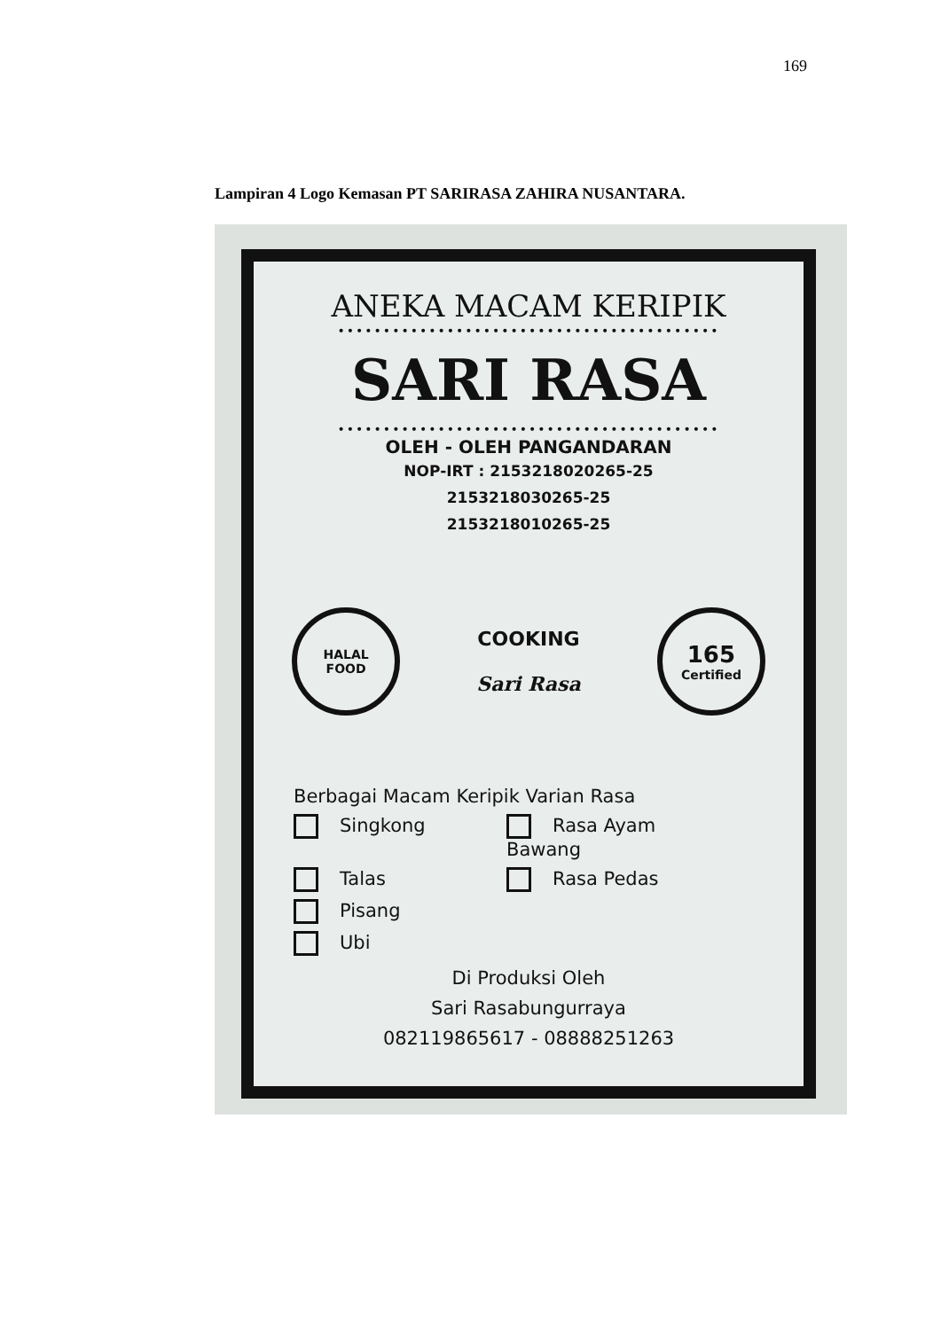169
Lampiran 4 Logo Kemasan PT SARIRASA ZAHIRA NUSANTARA.
ANEKA MACAM KERIPIK
••••••••••••••••••••••••••••••••••••••••••
SARI RASA
••••••••••••••••••••••••••••••••••••••••••
OLEH - OLEH PANGANDARAN
NOP-IRT : 2153218020265-25
2153218030265-25
2153218010265-25
HALAL
FOOD
COOKING
Sari Rasa
165
Certified
Berbagai Macam Keripik Varian Rasa
Singkong Rasa Ayam Bawang
Talas Rasa Pedas
Pisang
Ubi
Di Produksi Oleh
Sari Rasabungurraya
082119865617 - 08888251263